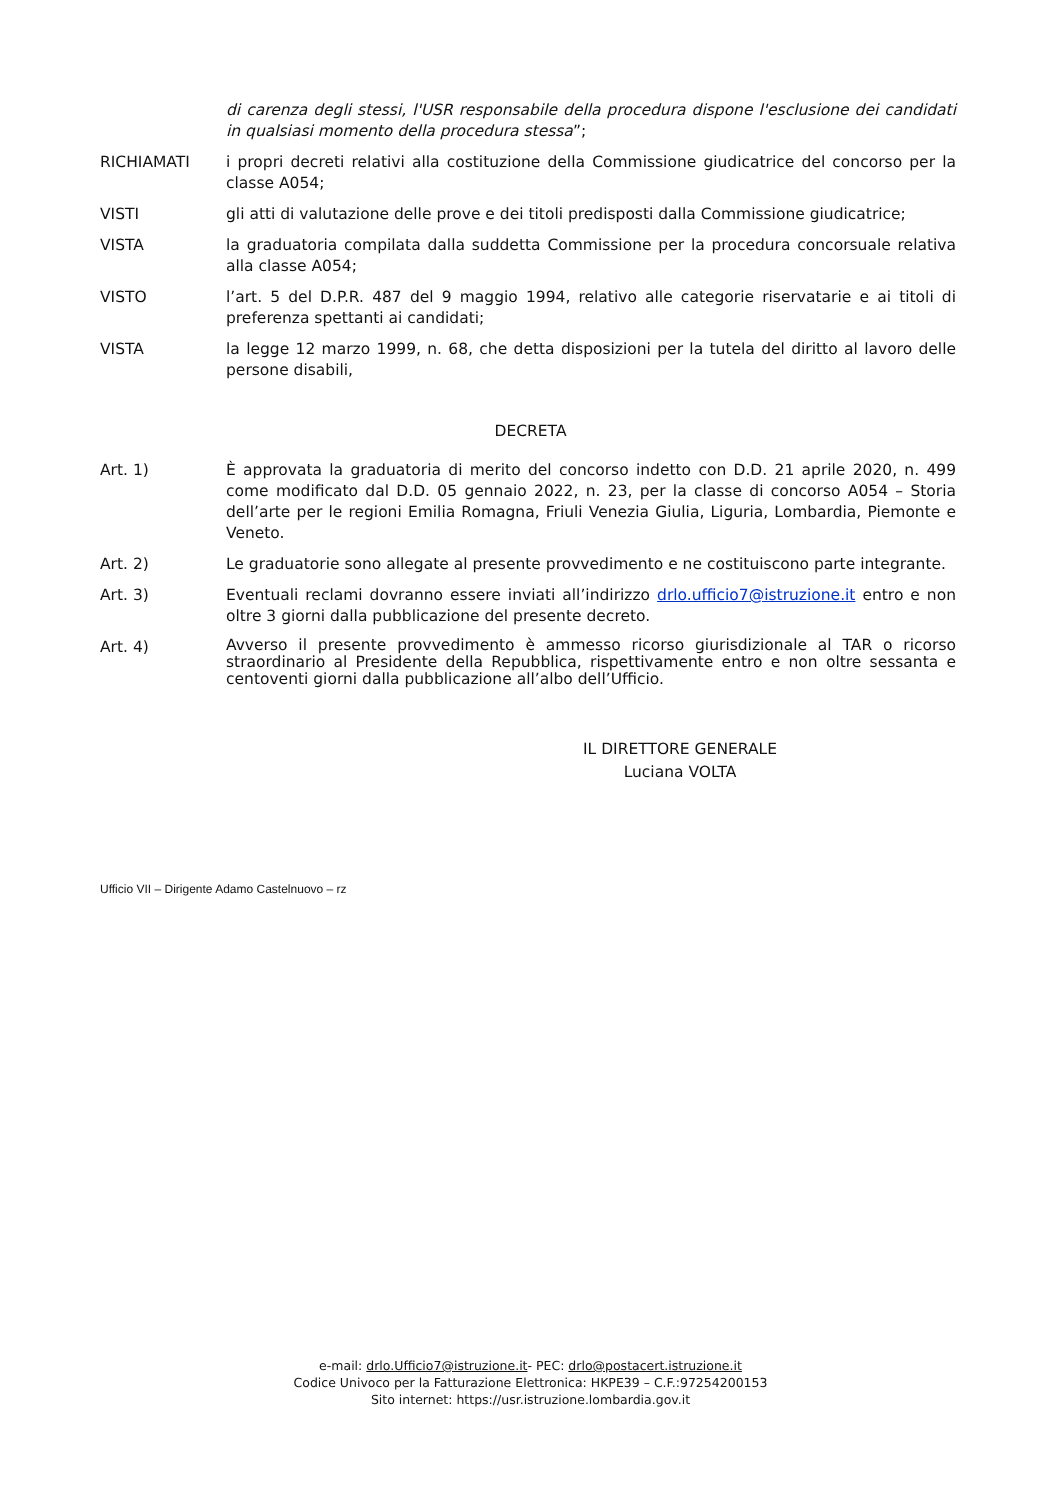di carenza degli stessi, l'USR responsabile della procedura dispone l'esclusione dei candidati in qualsiasi momento della procedura stessa”;
RICHIAMATI i propri decreti relativi alla costituzione della Commissione giudicatrice del concorso per la classe A054;
VISTI gli atti di valutazione delle prove e dei titoli predisposti dalla Commissione giudicatrice;
VISTA la graduatoria compilata dalla suddetta Commissione per la procedura concorsuale relativa alla classe A054;
VISTO l’art. 5 del D.P.R. 487 del 9 maggio 1994, relativo alle categorie riservatarie e ai titoli di preferenza spettanti ai candidati;
VISTA la legge 12 marzo 1999, n. 68, che detta disposizioni per la tutela del diritto al lavoro delle persone disabili,
DECRETA
Art. 1) È approvata la graduatoria di merito del concorso indetto con D.D. 21 aprile 2020, n. 499 come modificato dal D.D. 05 gennaio 2022, n. 23, per la classe di concorso A054 – Storia dell’arte per le regioni Emilia Romagna, Friuli Venezia Giulia, Liguria, Lombardia, Piemonte e Veneto.
Art. 2) Le graduatorie sono allegate al presente provvedimento e ne costituiscono parte integrante.
Art. 3) Eventuali reclami dovranno essere inviati all’indirizzo drlo.ufficio7@istruzione.it entro e non oltre 3 giorni dalla pubblicazione del presente decreto.
Art. 4)
Avverso il presente provvedimento è ammesso ricorso giurisdizionale al TAR o ricorso straordinario al Presidente della Repubblica, rispettivamente entro e non oltre sessanta e centoventi giorni dalla pubblicazione all’albo dell’Ufficio.
IL DIRETTORE GENERALE
Luciana VOLTA
Ufficio VII – Dirigente Adamo Castelnuovo – rz
e-mail: drlo.Ufficio7@istruzione.it- PEC: drlo@postacert.istruzione.it
Codice Univoco per la Fatturazione Elettronica: HKPE39 – C.F.:97254200153
Sito internet: https://usr.istruzione.lombardia.gov.it